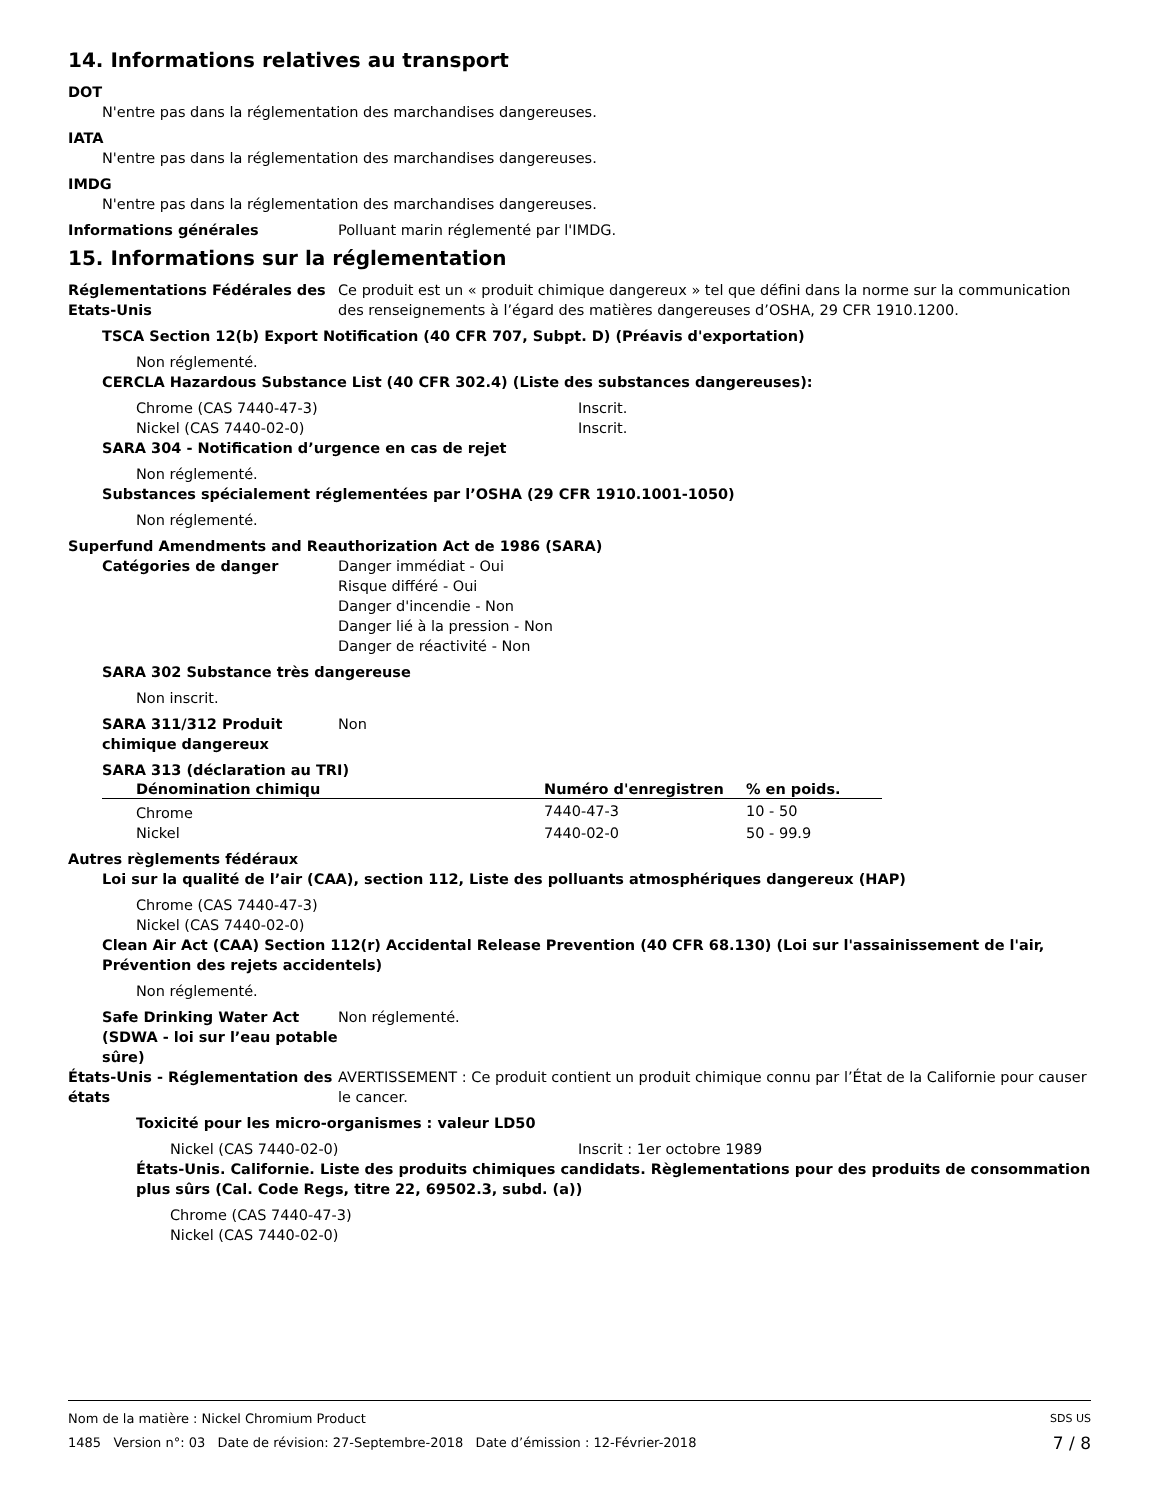14. Informations relatives au transport
DOT
N'entre pas dans la réglementation des marchandises dangereuses.
IATA
N'entre pas dans la réglementation des marchandises dangereuses.
IMDG
N'entre pas dans la réglementation des marchandises dangereuses.
Informations générales Polluant marin réglementé par l'IMDG.
15. Informations sur la réglementation
Réglementations Fédérales des Etats-Unis
Ce produit est un « produit chimique dangereux » tel que défini dans la norme sur la communication des renseignements à l’égard des matières dangereuses d’OSHA, 29 CFR 1910.1200.
TSCA Section 12(b) Export Notification (40 CFR 707, Subpt. D) (Préavis d'exportation)
Non réglementé.
CERCLA Hazardous Substance List (40 CFR 302.4) (Liste des substances dangereuses):
Chrome (CAS 7440-47-3) Inscrit.
Nickel (CAS 7440-02-0) Inscrit.
SARA 304 - Notification d’urgence en cas de rejet
Non réglementé.
Substances spécialement réglementées par l’OSHA (29 CFR 1910.1001-1050)
Non réglementé.
Superfund Amendments and Reauthorization Act de 1986 (SARA)
Catégories de danger Danger immédiat - Oui
Risque différé - Oui
Danger d'incendie - Non
Danger lié à la pression - Non
Danger de réactivité - Non
SARA 302 Substance très dangereuse
Non inscrit.
SARA 311/312 Produit chimique dangereux
Non
SARA 313 (déclaration au TRI)
| Dénomination chimiqu | Numéro d'enregistren | % en poids. |
| --- | --- | --- |
| Chrome | 7440-47-3 | 10 - 50 |
| Nickel | 7440-02-0 | 50 - 99.9 |
Autres règlements fédéraux
Loi sur la qualité de l’air (CAA), section 112, Liste des polluants atmosphériques dangereux (HAP)
Chrome (CAS 7440-47-3)
Nickel (CAS 7440-02-0)
Clean Air Act (CAA) Section 112(r) Accidental Release Prevention (40 CFR 68.130) (Loi sur l'assainissement de l'air, Prévention des rejets accidentels)
Non réglementé.
Safe Drinking Water Act (SDWA - loi sur l’eau potable sûre)
Non réglementé.
États-Unis - Réglementation des états
AVERTISSEMENT : Ce produit contient un produit chimique connu par l’État de la Californie pour causer le cancer.
Toxicité pour les micro-organismes : valeur LD50
Nickel (CAS 7440-02-0) Inscrit : 1er octobre 1989
États-Unis. Californie. Liste des produits chimiques candidats. Règlementations pour des produits de consommation plus sûrs (Cal. Code Regs, titre 22, 69502.3, subd. (a))
Chrome (CAS 7440-47-3)
Nickel (CAS 7440-02-0)
Nom de la matière : Nickel Chromium Product SDS US
1485 Version n°: 03 Date de révision: 27-Septembre-2018 Date d’émission : 12-Février-2018 7 / 8